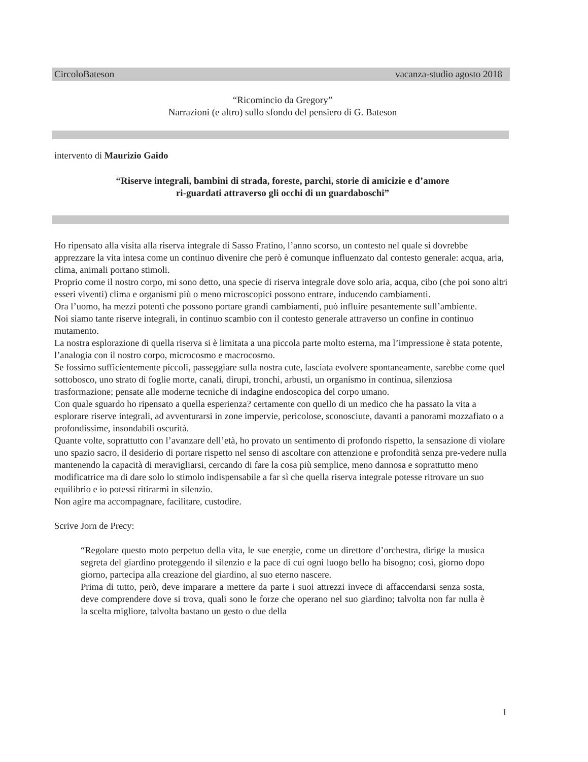CircoloBateson vacanza-studio agosto 2018
“Ricomincio da Gregory”
Narrazioni (e altro) sullo sfondo del pensiero di G. Bateson
intervento di Maurizio Gaido
“Riserve integrali, bambini di strada, foreste, parchi, storie di amicizie e d’amore
ri-guardati attraverso gli occhi di un guardaboschi”
Ho ripensato alla visita alla riserva integrale di Sasso Fratino, l’anno scorso, un contesto nel quale si dovrebbe apprezzare la vita intesa come un continuo divenire che però è comunque influenzato dal contesto generale: acqua, aria, clima, animali portano stimoli.
Proprio come il nostro corpo, mi sono detto, una specie di riserva integrale dove solo aria, acqua, cibo (che poi sono altri esseri viventi) clima e organismi più o meno microscopici possono entrare, inducendo cambiamenti.
Ora l’uomo, ha mezzi potenti che possono portare grandi cambiamenti, può influire pesantemente sull’ambiente.
Noi siamo tante riserve integrali, in continuo scambio con il contesto generale attraverso un confine in continuo mutamento.
La nostra esplorazione di quella riserva si è limitata a una piccola parte molto esterna, ma l’impressione è stata potente, l’analogia con il nostro corpo, microcosmo e macrocosmo.
Se fossimo sufficientemente piccoli, passeggiare sulla nostra cute, lasciata evolvere spontaneamente, sarebbe come quel sottobosco, uno strato di foglie morte, canali, dirupi, tronchi, arbusti, un organismo in continua, silenziosa trasformazione; pensate alle moderne tecniche di indagine endoscopica del corpo umano.
Con quale sguardo ho ripensato a quella esperienza? certamente con quello di un medico che ha passato la vita a esplorare riserve integrali, ad avventurarsi in zone impervie, pericolose, sconosciute, davanti a panorami mozzafiato o a profondissime, insondabili oscurità.
Quante volte, soprattutto con l’avanzare dell’età, ho provato un sentimento di profondo rispetto, la sensazione di violare uno spazio sacro, il desiderio di portare rispetto nel senso di ascoltare con attenzione e profondità senza pre-vedere nulla mantenendo la capacità di meravigliarsi, cercando di fare la cosa più semplice, meno dannosa e soprattutto meno modificatrice ma di dare solo lo stimolo indispensabile a far sì che quella riserva integrale potesse ritrovare un suo equilibrio e io potessi ritirarmi in silenzio.
Non agire ma accompagnare, facilitare, custodire.
Scrive Jorn de Precy:
“Regolare questo moto perpetuo della vita, le sue energie, come un direttore d’orchestra, dirige la musica segreta del giardino proteggendo il silenzio e la pace di cui ogni luogo bello ha bisogno; così, giorno dopo giorno, partecipa alla creazione del giardino, al suo eterno nascere.
Prima di tutto, però, deve imparare a mettere da parte i suoi attrezzi invece di affaccendarsi senza sosta, deve comprendere dove si trova, quali sono le forze che operano nel suo giardino; talvolta non far nulla è la scelta migliore, talvolta bastano un gesto o due della
1